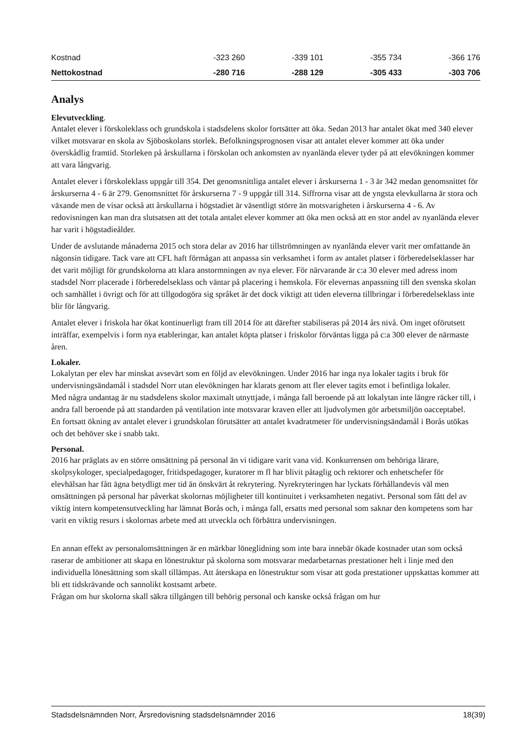| Kostnad | -323 260 | -339 101 | -355 734 | -366 176 |
| Nettokostnad | -280 716 | -288 129 | -305 433 | -303 706 |
Analys
Elevutveckling.
Antalet elever i förskoleklass och grundskola i stadsdelens skolor fortsätter att öka. Sedan 2013 har antalet ökat med 340 elever vilket motsvarar en skola av Sjöboskolans storlek. Befolkningsprognosen visar att antalet elever kommer att öka under överskådlig framtid. Storleken på årskullarna i förskolan och ankomsten av nyanlända elever tyder på att elevökningen kommer att vara långvarig.
Antalet elever i förskoleklass uppgår till 354. Det genomsnittliga antalet elever i årskurserna 1 - 3 är 342 medan genomsnittet för årskurserna 4 - 6 är 279. Genomsnittet för årskurserna 7 - 9 uppgår till 314. Siffrorna visar att de yngsta elevkullarna är stora och växande men de visar också att årskullarna i högstadiet är väsentligt större än motsvarigheten i årskurserna 4 - 6. Av redovisningen kan man dra slutsatsen att det totala antalet elever kommer att öka men också att en stor andel av nyanlända elever har varit i högstadieålder.
Under de avslutande månaderna 2015 och stora delar av 2016 har tillströmningen av nyanlända elever varit mer omfattande än någonsin tidigare. Tack vare att CFL haft förmågan att anpassa sin verksamhet i form av antalet platser i förberedelseklasser har det varit möjligt för grundskolorna att klara anstormningen av nya elever. För närvarande är c:a 30 elever med adress inom stadsdel Norr placerade i förberedelseklass och väntar på placering i hemskola. För elevernas anpassning till den svenska skolan och samhället i övrigt och för att tillgodogöra sig språket är det dock viktigt att tiden eleverna tillbringar i förberedelseklass inte blir för långvarig.
Antalet elever i friskola har ökat kontinuerligt fram till 2014 för att därefter stabiliseras på 2014 års nivå. Om inget oförutsett inträffar, exempelvis i form nya etableringar, kan antalet köpta platser i friskolor förväntas ligga på c:a 300 elever de närmaste åren.
Lokaler.
Lokalytan per elev har minskat avsevärt som en följd av elevökningen. Under 2016 har inga nya lokaler tagits i bruk för undervisningsändamål i stadsdel Norr utan elevökningen har klarats genom att fler elever tagits emot i befintliga lokaler.
Med några undantag är nu stadsdelens skolor maximalt utnyttjade, i många fall beroende på att lokalytan inte längre räcker till, i andra fall beroende på att standarden på ventilation inte motsvarar kraven eller att ljudvolymen gör arbetsmiljön oacceptabel.
En fortsatt ökning av antalet elever i grundskolan förutsätter att antalet kvadratmeter för undervisningsändamål i Borås utökas och det behöver ske i snabb takt.
Personal.
2016 har präglats av en större omsättning på personal än vi tidigare varit vana vid. Konkurrensen om behöriga lärare, skolpsykologer, specialpedagoger, fritidspedagoger, kuratorer m fl har blivit påtaglig och rektorer och enhetschefer för elevhälsan har fått ägna betydligt mer tid än önskvärt åt rekrytering. Nyrekryteringen har lyckats förhållandevis väl men omsättningen på personal har påverkat skolornas möjligheter till kontinuitet i verksamheten negativt. Personal som fått del av viktig intern kompetensutveckling har lämnat Borås och, i många fall, ersatts med personal som saknar den kompetens som har varit en viktig resurs i skolornas arbete med att utveckla och förbättra undervisningen.
En annan effekt av personalomsättningen är en märkbar löneglidning som inte bara innebär ökade kostnader utan som också raserar de ambitioner att skapa en lönestruktur på skolorna som motsvarar medarbetarnas prestationer helt i linje med den individuella lönesättning som skall tillämpas. Att återskapa en lönestruktur som visar att goda prestationer uppskattas kommer att bli ett tidskrävande och sannolikt kostsamt arbete.
Frågan om hur skolorna skall säkra tillgången till behörig personal och kanske också frågan om hur
Stadsdelsnämnden Norr, Årsredovisning stadsdelsnämnder 2016 18(39)